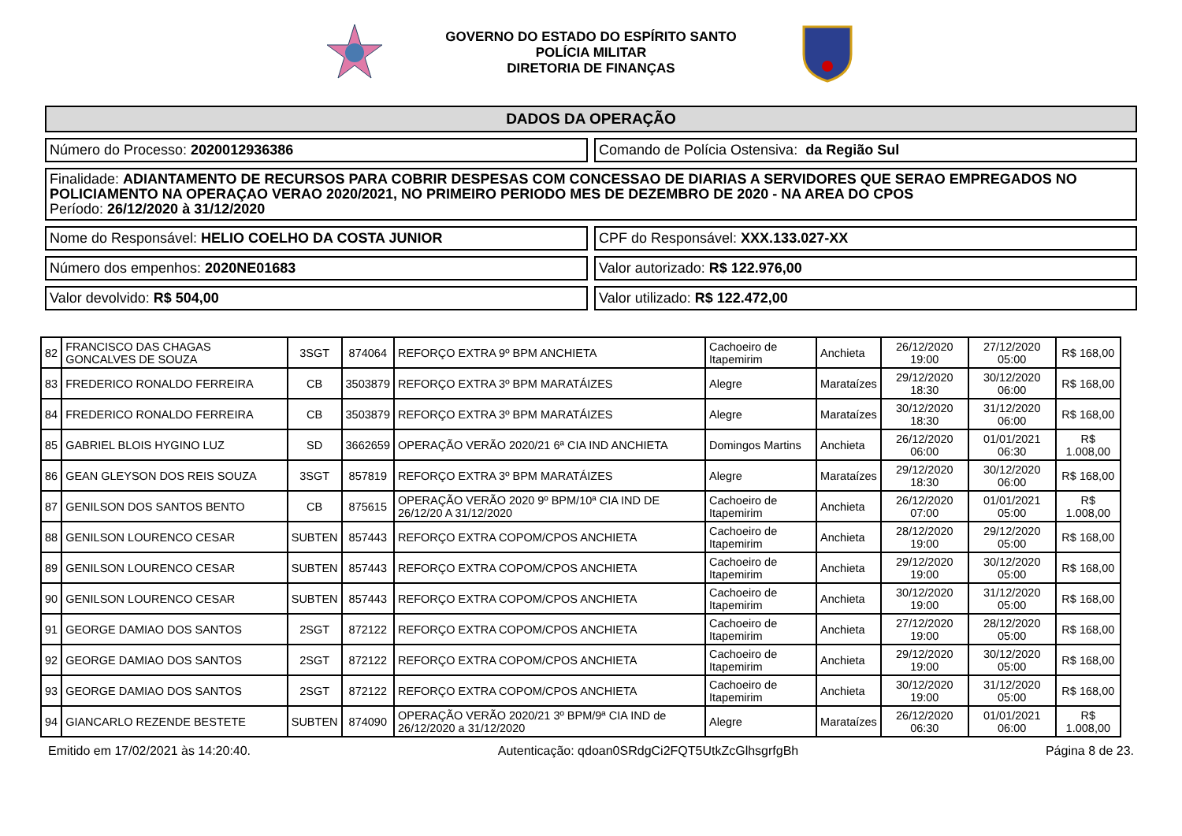GOVERNO DO ESTADO DO ESPÍRITO SANTO
POLÍCIA MILITAR
DIRETORIA DE FINANÇAS
DADOS DA OPERAÇÃO
Número do Processo: 2020012936386
Comando de Polícia Ostensiva: da Região Sul
Finalidade: ADIANTAMENTO DE RECURSOS PARA COBRIR DESPESAS COM CONCESSAO DE DIARIAS A SERVIDORES QUE SERAO EMPREGADOS NO POLICIAMENTO NA OPERAÇAO VERAO 2020/2021, NO PRIMEIRO PERIODO MES DE DEZEMBRO DE 2020 - NA AREA DO CPOS
Período: 26/12/2020 à 31/12/2020
Nome do Responsável: HELIO COELHO DA COSTA JUNIOR
CPF do Responsável: XXX.133.027-XX
Número dos empenhos: 2020NE01683
Valor autorizado: R$ 122.976,00
Valor devolvido: R$ 504,00 Valor utilizado: R$ 122.472,00
| 82 | FRANCISCO DAS CHAGAS GONCALVES DE SOUZA | 3SGT | 874064 | REFORÇO EXTRA 9º BPM ANCHIETA | Cachoeiro de Itapemirim | Anchieta | 26/12/2020 19:00 | 27/12/2020 05:00 | R$ 168,00 |
| 83 | FREDERICO RONALDO FERREIRA | CB | 3503879 | REFORÇO EXTRA 3º BPM MARATÁIZES | Alegre | Marataízes | 29/12/2020 18:30 | 30/12/2020 06:00 | R$ 168,00 |
| 84 | FREDERICO RONALDO FERREIRA | CB | 3503879 | REFORÇO EXTRA 3º BPM MARATÁIZES | Alegre | Marataízes | 30/12/2020 18:30 | 31/12/2020 06:00 | R$ 168,00 |
| 85 | GABRIEL BLOIS HYGINO LUZ | SD | 3662659 | OPERAÇÃO VERÃO 2020/21 6ª CIA IND ANCHIETA | Domingos Martins | Anchieta | 26/12/2020 06:00 | 01/01/2021 06:30 | R$ 1.008,00 |
| 86 | GEAN GLEYSON DOS REIS SOUZA | 3SGT | 857819 | REFORÇO EXTRA 3º BPM MARATÁIZES | Alegre | Marataízes | 29/12/2020 18:30 | 30/12/2020 06:00 | R$ 168,00 |
| 87 | GENILSON DOS SANTOS BENTO | CB | 875615 | OPERAÇÃO VERÃO 2020 9º BPM/10ª CIA IND DE 26/12/20 A 31/12/2020 | Cachoeiro de Itapemirim | Anchieta | 26/12/2020 07:00 | 01/01/2021 05:00 | R$ 1.008,00 |
| 88 | GENILSON LOURENCO CESAR | SUBTEN | 857443 | REFORÇO EXTRA COPOM/CPOS ANCHIETA | Cachoeiro de Itapemirim | Anchieta | 28/12/2020 19:00 | 29/12/2020 05:00 | R$ 168,00 |
| 89 | GENILSON LOURENCO CESAR | SUBTEN | 857443 | REFORÇO EXTRA COPOM/CPOS ANCHIETA | Cachoeiro de Itapemirim | Anchieta | 29/12/2020 19:00 | 30/12/2020 05:00 | R$ 168,00 |
| 90 | GENILSON LOURENCO CESAR | SUBTEN | 857443 | REFORÇO EXTRA COPOM/CPOS ANCHIETA | Cachoeiro de Itapemirim | Anchieta | 30/12/2020 19:00 | 31/12/2020 05:00 | R$ 168,00 |
| 91 | GEORGE DAMIAO DOS SANTOS | 2SGT | 872122 | REFORÇO EXTRA COPOM/CPOS ANCHIETA | Cachoeiro de Itapemirim | Anchieta | 27/12/2020 19:00 | 28/12/2020 05:00 | R$ 168,00 |
| 92 | GEORGE DAMIAO DOS SANTOS | 2SGT | 872122 | REFORÇO EXTRA COPOM/CPOS ANCHIETA | Cachoeiro de Itapemirim | Anchieta | 29/12/2020 19:00 | 30/12/2020 05:00 | R$ 168,00 |
| 93 | GEORGE DAMIAO DOS SANTOS | 2SGT | 872122 | REFORÇO EXTRA COPOM/CPOS ANCHIETA | Cachoeiro de Itapemirim | Anchieta | 30/12/2020 19:00 | 31/12/2020 05:00 | R$ 168,00 |
| 94 | GIANCARLO REZENDE BESTETE | SUBTEN | 874090 | OPERAÇÃO VERÃO 2020/21 3º BPM/9ª CIA IND de 26/12/2020 a 31/12/2020 | Alegre | Marataízes | 26/12/2020 06:30 | 01/01/2021 06:00 | R$ 1.008,00 |
Emitido em 17/02/2021 às 14:20:40. Autenticação: qdoan0SRdgCi2FQT5UtkZcGlhsgrfgBh Página 8 de 23.